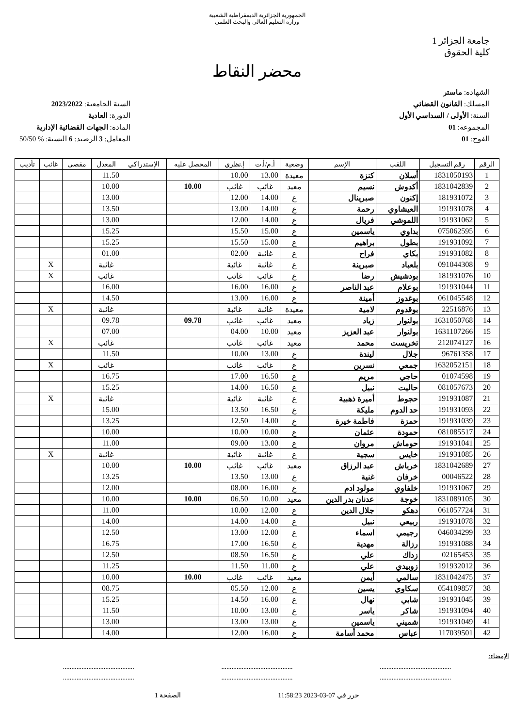الجمهورية الجزائرية الديمقراطية الشعبية
وزارة التعليم العالي والبحث العلمي
جامعة الجزائر 1
كلية الحقوق
محضر النقاط
الشهادة: ماستر
المسلك: القانون القضائي
السنة: الأولى / السداسي الأول
المجموعة: 01
الفوج: 01
السنة الجامعية: 2023/2022
الدورة: العادية
المادة: الجهات القضائية الإدارية
المعامل: 3 الرصيد: 6 النسبة: % 50/50
| الرقم | رقم التسجيل | اللقب | الإسم | وضعية | أ.م/أ.ت | إ.نظري | المحصل عليه | الإستدراكي | المعدل | مقصى | غائب | تأديب |
| --- | --- | --- | --- | --- | --- | --- | --- | --- | --- | --- | --- | --- |
| 1 | 1831050193 | أسلان | كنزة | معيدة | 13.00 | 10.00 | | | 11.50 | | | |
| 2 | 1831042839 | أكدوش | نسيم | معيد | غائب | غائب | 10.00 | | 10.00 | | | |
| 3 | 181931072 | إكنون | صبرينال | ع | 14.00 | 12.00 | | | 13.00 | | | |
| 4 | 191931078 | العيشاوي | رحمة | ع | 14.00 | 13.00 | | | 13.50 | | | |
| 5 | 191931062 | اللموشي | فريال | ع | 14.00 | 12.00 | | | 13.00 | | | |
| 6 | 075062595 | بداوي | ياسمين | ع | 15.00 | 15.50 | | | 15.25 | | | |
| 7 | 191931092 | بطول | براهيم | ع | 15.00 | 15.50 | | | 15.25 | | | |
| 8 | 191931082 | بكاي | فراح | ع | غائبة | 02.00 | | | 01.00 | | | |
| 9 | 091044308 | بلعباد | صبرينة | ع | غائبة | غائبة | | | غائبة | | X | |
| 10 | 181931076 | بودشيش | رضا | ع | غائب | غائب | | | غائب | | X | |
| 11 | 191931044 | بوعلام | عبد الناصر | ع | 16.00 | 16.00 | | | 16.00 | | | |
| 12 | 061045548 | بوغدوز | أمينة | ع | 16.00 | 13.00 | | | 14.50 | | | |
| 13 | 22516876 | بوقدوم | لامية | معيدة | غائبة | غائبة | | | غائبة | | X | |
| 14 | 1631050768 | بولنوار | زياد | معيد | غائب | غائب | 09.78 | | 09.78 | | | |
| 15 | 1631107266 | بولنوار | عبد العزيز | معيد | 10.00 | 04.00 | | | 07.00 | | | |
| 16 | 212074127 | تخريست | محمد | معيد | غائب | غائب | | | غائب | | X | |
| 17 | 96761358 | جلال | ليندة | ع | 13.00 | 10.00 | | | 11.50 | | | |
| 18 | 1632052151 | جمعي | نسرين | ع | غائب | غائب | | | غائب | | X | |
| 19 | 01074598 | حاجي | مريم | ع | 16.50 | 17.00 | | | 16.75 | | | |
| 20 | 081057673 | حاليت | نبيل | ع | 16.50 | 14.00 | | | 15.25 | | | |
| 21 | 191931087 | حجوط | أميرة ذهبية | ع | غائبة | غائبة | | | غائبة | | X | |
| 22 | 191931093 | حد الدوم | مليكة | ع | 16.50 | 13.50 | | | 15.00 | | | |
| 23 | 191931039 | حمزة | فاطمة خيرة | ع | 14.00 | 12.50 | | | 13.25 | | | |
| 24 | 081085517 | حمودة | عثمان | ع | 10.00 | 10.00 | | | 10.00 | | | |
| 25 | 191931041 | حوماش | مروان | ع | 13.00 | 09.00 | | | 11.00 | | | |
| 26 | 191931085 | خايس | سجية | ع | غائبة | غائبة | | | غائبة | | X | |
| 27 | 1831042689 | خرباش | عبد الرزاق | معيد | غائب | غائب | 10.00 | | 10.00 | | | |
| 28 | 00046522 | خرفان | غنية | ع | 13.00 | 13.50 | | | 13.25 | | | |
| 29 | 191931067 | خلفاوي | مولود ادم | ع | 16.00 | 08.00 | | | 12.00 | | | |
| 30 | 1831089105 | خوجة | عدنان بدر الدين | معيد | 10.00 | 06.50 | 10.00 | | 10.00 | | | |
| 31 | 061057724 | دهكو | جلال الدين | ع | 12.00 | 10.00 | | | 11.00 | | | |
| 32 | 191931078 | ربيعي | نبيل | ع | 14.00 | 14.00 | | | 14.00 | | | |
| 33 | 046034299 | رجيمي | اسماء | ع | 12.00 | 13.00 | | | 12.50 | | | |
| 34 | 191931088 | رزالة | مهدية | ع | 16.50 | 17.00 | | | 16.75 | | | |
| 35 | 02165453 | زداك | علي | ع | 16.50 | 08.50 | | | 12.50 | | | |
| 36 | 191932012 | زوبيدي | علي | ع | 11.00 | 11.50 | | | 11.25 | | | |
| 37 | 1831042475 | سالمي | أيمن | معيد | غائب | غائب | 10.00 | | 10.00 | | | |
| 38 | 054109857 | سكاوي | يسين | ع | 12.00 | 05.50 | | | 08.75 | | | |
| 39 | 191931045 | شابي | نهال | ع | 16.00 | 14.50 | | | 15.25 | | | |
| 40 | 191931094 | شاكر | ياسر | ع | 13.00 | 10.00 | | | 11.50 | | | |
| 41 | 191931049 | شميني | ياسمين | ع | 13.00 | 13.00 | | | 13.00 | | | |
| 42 | 117039501 | عباس | محمد أسامة | ع | 16.00 | 12.00 | | | 14.00 | | | |
الإمضاء:
.......................................... .......................................... ..........................................
.......................................... .......................................... ..........................................
حرر في 07-03-2023 11:58:23 الصفحة 1